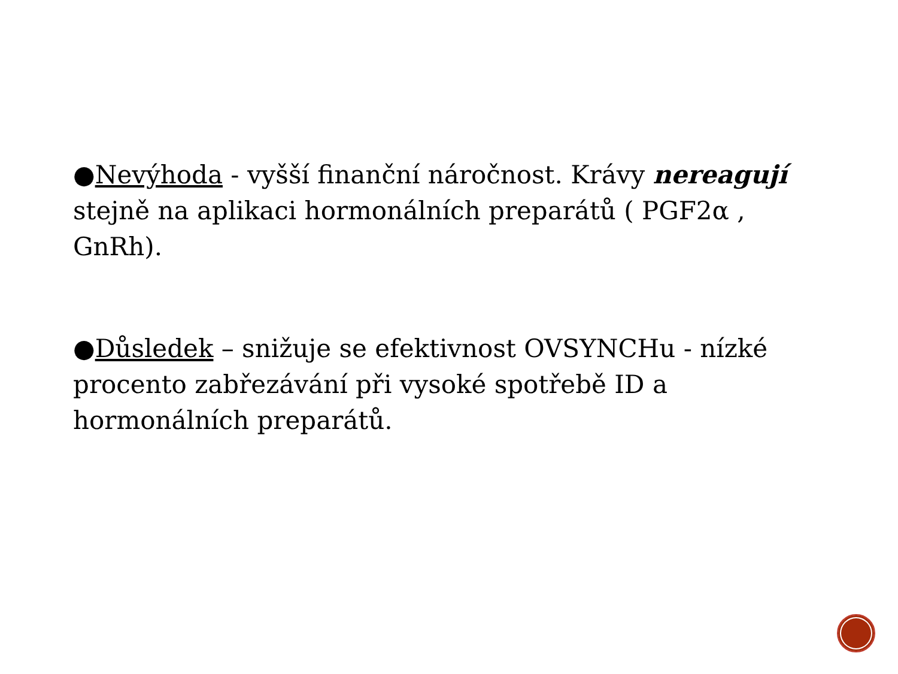●Nevýhoda - vyšší finanční náročnost. Krávy nereagují stejně na aplikaci hormonálních preparátů ( PGF2α , GnRh).
●Důsledek – snižuje se efektivnost OVSYNCHu - nízké procento zabřezávání při vysoké spotřebě ID a hormonálních preparátů.